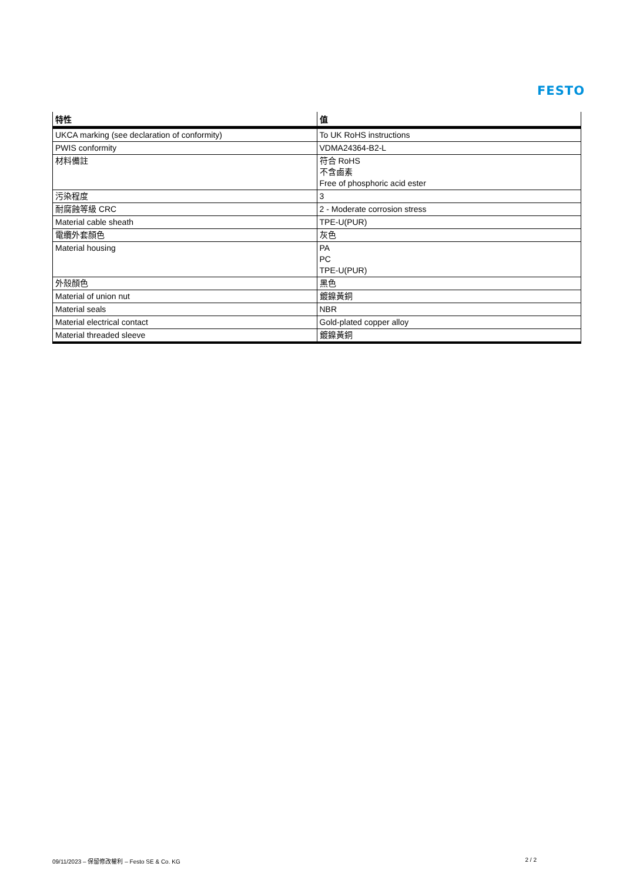FESTO
| 特性 | 值 |
| --- | --- |
| UKCA marking (see declaration of conformity) | To UK RoHS instructions |
| PWIS conformity | VDMA24364-B2-L |
| 材料備註 | 符合 RoHS 不含鹵素 Free of phosphoric acid ester |
| 污染程度 | 3 |
| 耐腐蝕等級 CRC | 2 - Moderate corrosion stress |
| Material cable sheath | TPE-U(PUR) |
| 電纜外套顏色 | 灰色 |
| Material housing | PA PC TPE-U(PUR) |
| 外殼顏色 | 黑色 |
| Material of union nut | 鍍鎳黃銅 |
| Material seals | NBR |
| Material electrical contact | Gold-plated copper alloy |
| Material threaded sleeve | 鍍鎳黃銅 |
09/11/2023 – 保留修改權利 – Festo SE & Co. KG 2 / 2